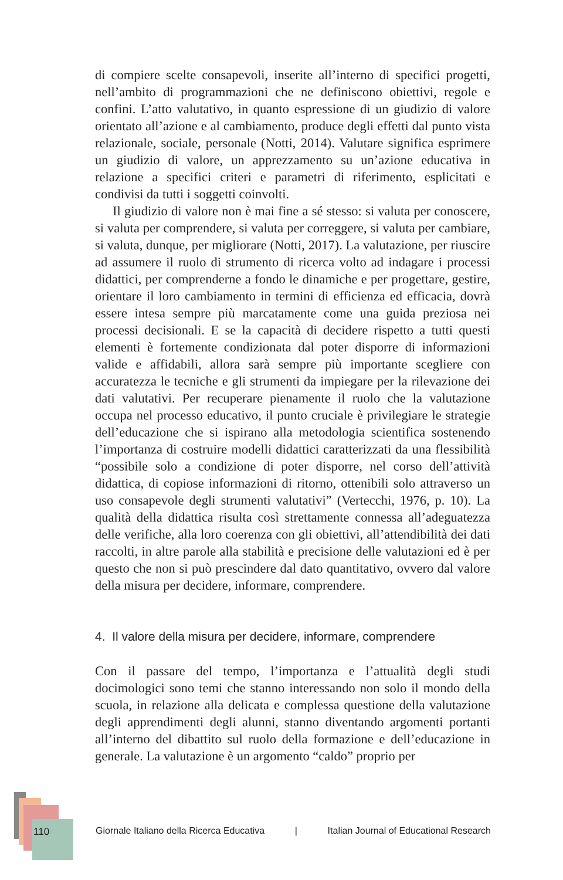di compiere scelte consapevoli, inserite all’interno di specifici progetti, nell’ambito di programmazioni che ne definiscono obiettivi, regole e confini. L’atto valutativo, in quanto espressione di un giudizio di valore orientato all’azione e al cambiamento, produce degli effetti dal punto vista relazionale, sociale, personale (Notti, 2014). Valutare significa esprimere un giudizio di valore, un apprezzamento su un’azione educativa in relazione a specifici criteri e parametri di riferimento, esplicitati e condivisi da tutti i soggetti coinvolti.
Il giudizio di valore non è mai fine a sé stesso: si valuta per conoscere, si valuta per comprendere, si valuta per correggere, si valuta per cambiare, si valuta, dunque, per migliorare (Notti, 2017). La valutazione, per riuscire ad assumere il ruolo di strumento di ricerca volto ad indagare i processi didattici, per comprenderne a fondo le dinamiche e per progettare, gestire, orientare il loro cambiamento in termini di efficienza ed efficacia, dovrà essere intesa sempre più marcatamente come una guida preziosa nei processi decisionali. E se la capacità di decidere rispetto a tutti questi elementi è fortemente condizionata dal poter disporre di informazioni valide e affidabili, allora sarà sempre più importante scegliere con accuratezza le tecniche e gli strumenti da impiegare per la rilevazione dei dati valutativi. Per recuperare pienamente il ruolo che la valutazione occupa nel processo educativo, il punto cruciale è privilegiare le strategie dell’educazione che si ispirano alla metodologia scientifica sostenendo l’importanza di costruire modelli didattici caratterizzati da una flessibilità “possibile solo a condizione di poter disporre, nel corso dell’attività didattica, di copiose informazioni di ritorno, ottenibili solo attraverso un uso consapevole degli strumenti valutativi” (Vertecchi, 1976, p. 10). La qualità della didattica risulta così strettamente connessa all’adeguatezza delle verifiche, alla loro coerenza con gli obiettivi, all’attendibilità dei dati raccolti, in altre parole alla stabilità e precisione delle valutazioni ed è per questo che non si può prescindere dal dato quantitativo, ovvero dal valore della misura per decidere, informare, comprendere.
4. Il valore della misura per decidere, informare, comprendere
Con il passare del tempo, l’importanza e l’attualità degli studi docimologici sono temi che stanno interessando non solo il mondo della scuola, in relazione alla delicata e complessa questione della valutazione degli apprendimenti degli alunni, stanno diventando argomenti portanti all’interno del dibattito sul ruolo della formazione e dell’educazione in generale. La valutazione è un argomento “caldo” proprio per
110
Giornale Italiano della Ricerca Educativa | Italian Journal of Educational Research